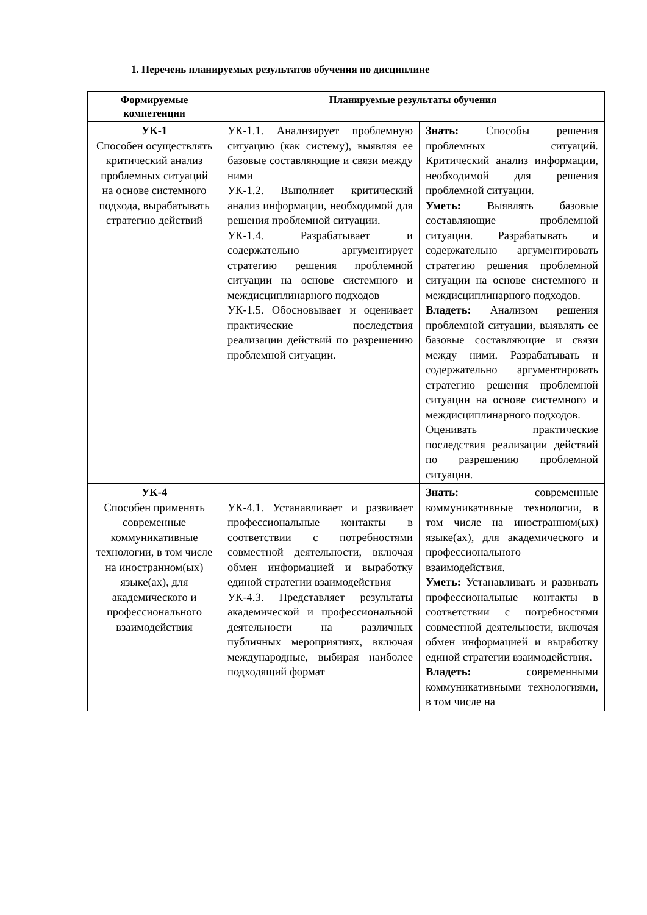1. Перечень планируемых результатов обучения по дисциплине
| Формируемые компетенции | Планируемые результаты обучения | |
| --- | --- | --- |
| УК-1 Способен осуществлять критический анализ проблемных ситуаций на основе системного подхода, вырабатывать стратегию действий | УК-1.1. Анализирует проблемную ситуацию (как систему), выявляя ее базовые составляющие и связи между ними УК-1.2. Выполняет критический анализ информации, необходимой для решения проблемной ситуации. УК-1.4. Разрабатывает и содержательно аргументирует стратегию решения проблемной ситуации на основе системного и междисциплинарного подходов УК-1.5. Обосновывает и оценивает практические последствия реализации действий по разрешению проблемной ситуации. | Знать: Способы решения проблемных ситуаций. Критический анализ информации, необходимой для решения проблемной ситуации. Уметь: Выявлять базовые составляющие проблемной ситуации. Разрабатывать и содержательно аргументировать стратегию решения проблемной ситуации на основе системного и междисциплинарного подходов. Владеть: Анализом решения проблемной ситуации, выявлять ее базовые составляющие и связи между ними. Разрабатывать и содержательно аргументировать стратегию решения проблемной ситуации на основе системного и междисциплинарного подходов. Оценивать практические последствия реализации действий по разрешению проблемной ситуации. |
| УК-4 Способен применять современные коммуникативные технологии, в том числе на иностранном(ых) языке(ах), для академического и профессионального взаимодействия | УК-4.1. Устанавливает и развивает профессиональные контакты в соответствии с потребностями совместной деятельности, включая обмен информацией и выработку единой стратегии взаимодействия УК-4.3. Представляет результаты академической и профессиональной деятельности на различных публичных мероприятиях, включая международные, выбирая наиболее подходящий формат | Знать: современные коммуникативные технологии, в том числе на иностранном(ых) языке(ах), для академического и профессионального взаимодействия. Уметь: Устанавливать и развивать профессиональные контакты в соответствии с потребностями совместной деятельности, включая обмен информацией и выработку единой стратегии взаимодействия. Владеть: современными коммуникативными технологиями, в том числе на |